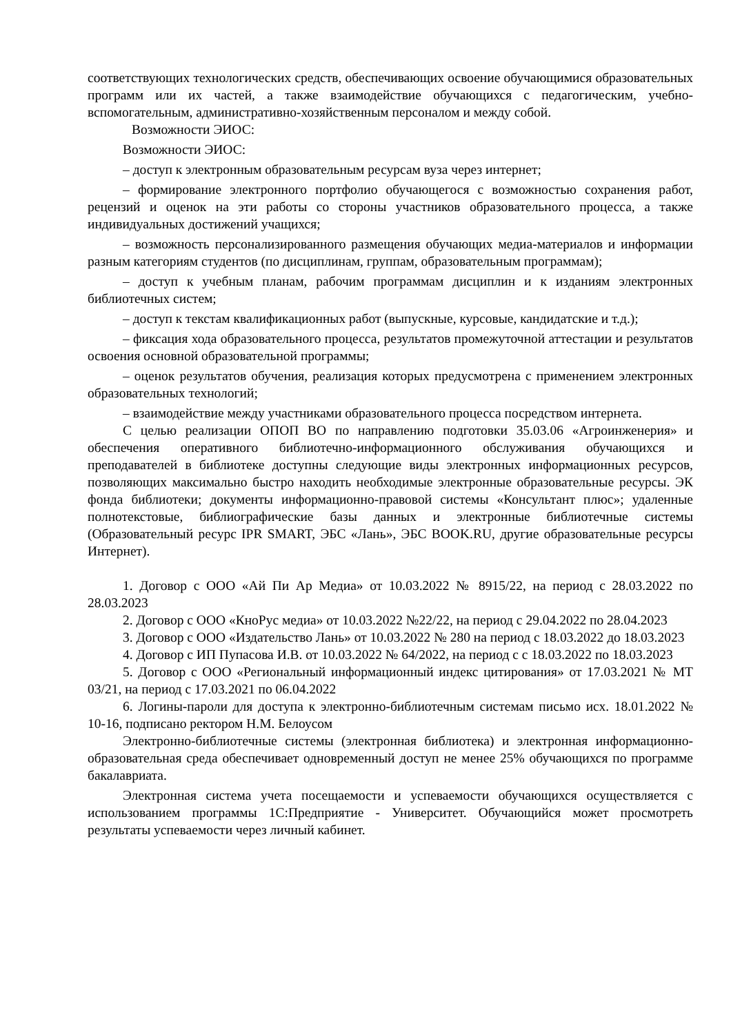соответствующих технологических средств, обеспечивающих освоение обучающимися образовательных программ или их частей, а также взаимодействие обучающихся с педагогическим, учебно-вспомогательным, административно-хозяйственным персоналом и между собой.
Возможности ЭИОС:
Возможности ЭИОС:
– доступ к электронным образовательным ресурсам вуза через интернет;
– формирование электронного портфолио обучающегося с возможностью сохранения работ, рецензий и оценок на эти работы со стороны участников образовательного процесса, а также индивидуальных достижений учащихся;
– возможность персонализированного размещения обучающих медиа-материалов и информации разным категориям студентов (по дисциплинам, группам, образовательным программам);
– доступ к учебным планам, рабочим программам дисциплин и к изданиям электронных библиотечных систем;
– доступ к текстам квалификационных работ (выпускные, курсовые, кандидатские и т.д.);
– фиксация хода образовательного процесса, результатов промежуточной аттестации и результатов освоения основной образовательной программы;
– оценок результатов обучения, реализация которых предусмотрена с применением электронных образовательных технологий;
– взаимодействие между участниками образовательного процесса посредством интернета.
С целью реализации ОПОП ВО по направлению подготовки 35.03.06 «Агроинженерия» и обеспечения оперативного библиотечно-информационного обслуживания обучающихся и преподавателей в библиотеке доступны следующие виды электронных информационных ресурсов, позволяющих максимально быстро находить необходимые электронные образовательные ресурсы. ЭК фонда библиотеки; документы информационно-правовой системы «Консультант плюс»; удаленные полнотекстовые, библиографические базы данных и электронные библиотечные системы (Образовательный ресурс IPR SMART, ЭБС «Лань», ЭБС BOOK.RU, другие образовательные ресурсы Интернет).
1. Договор с ООО «Ай Пи Ар Медиа» от 10.03.2022 № 8915/22, на период с 28.03.2022 по 28.03.2023
2. Договор с ООО «КноРус медиа» от 10.03.2022 №22/22, на период с 29.04.2022 по 28.04.2023
3. Договор с ООО «Издательство Лань» от 10.03.2022 № 280 на период с 18.03.2022 до 18.03.2023
4. Договор с ИП Пупасова И.В. от 10.03.2022 № 64/2022, на период с с 18.03.2022 по 18.03.2023
5. Договор с ООО «Региональный информационный индекс цитирования» от 17.03.2021 № МТ 03/21, на период с 17.03.2021 по 06.04.2022
6. Логины-пароли для доступа к электронно-библиотечным системам письмо исх. 18.01.2022 № 10-16, подписано ректором Н.М. Белоусом
Электронно-библиотечные системы (электронная библиотека) и электронная информационно-образовательная среда обеспечивает одновременный доступ не менее 25% обучающихся по программе бакалавриата.
Электронная система учета посещаемости и успеваемости обучающихся осуществляется с использованием программы 1С:Предприятие - Университет. Обучающийся может просмотреть результаты успеваемости через личный кабинет.